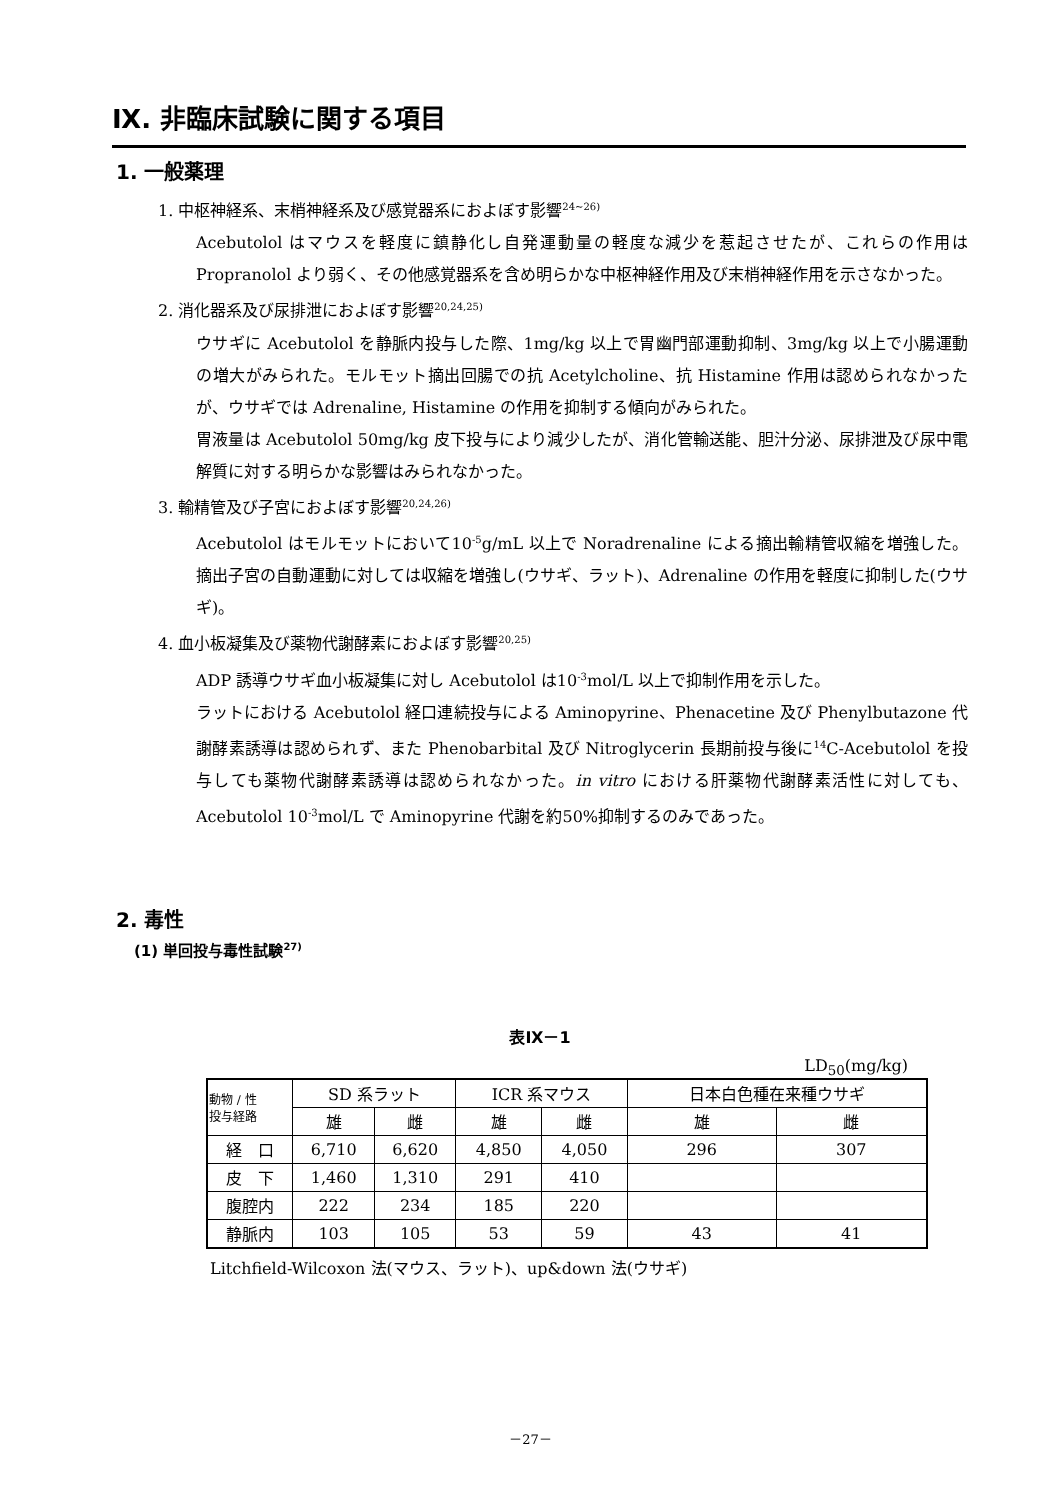Ⅸ. 非臨床試験に関する項目
1. 一般薬理
1. 中枢神経系、末梢神経系及び感覚器系におよぼす影響<sup>24~26)</sup>
Acebutolol はマウスを軽度に鎮静化し自発運動量の軽度な減少を惹起させたが、これらの作用は Propranolol より弱く、その他感覚器系を含め明らかな中枢神経作用及び末梢神経作用を示さなかった。
2. 消化器系及び尿排泄におよぼす影響<sup>20,24,25)</sup>
ウサギに Acebutolol を静脈内投与した際、1mg/kg 以上で胃幽門部運動抑制、3mg/kg 以上で小腸運動の増大がみられた。モルモット摘出回腸での抗 Acetylcholine、抗 Histamine 作用は認められなかったが、ウサギでは Adrenaline, Histamine の作用を抑制する傾向がみられた。
胃液量は Acebutolol 50mg/kg 皮下投与により減少したが、消化管輸送能、胆汁分泌、尿排泄及び尿中電解質に対する明らかな影響はみられなかった。
3. 輸精管及び子宮におよぼす影響<sup>20,24,26)</sup>
Acebutolol はモルモットにおいて10<sup>-5</sup>g/mL 以上で Noradrenaline による摘出輸精管収縮を増強した。摘出子宮の自動運動に対しては収縮を増強し(ウサギ、ラット)、Adrenaline の作用を軽度に抑制した(ウサギ)。
4. 血小板凝集及び薬物代謝酵素におよぼす影響<sup>20,25)</sup>
ADP 誘導ウサギ血小板凝集に対し Acebutolol は10<sup>-3</sup>mol/L 以上で抑制作用を示した。
ラットにおける Acebutolol 経口連続投与による Aminopyrine、Phenacetine 及び Phenylbutazone 代謝酵素誘導は認められず、また Phenobarbital 及び Nitroglycerin 長期前投与後に<sup>14</sup>C-Acebutolol を投与しても薬物代謝酵素誘導は認められなかった。in vitro における肝薬物代謝酵素活性に対しても、Acebutolol 10<sup>-3</sup>mol/L で Aminopyrine 代謝を約50%抑制するのみであった。
2. 毒性
(1) 単回投与毒性試験<sup>27)</sup>
表Ⅸ－1
LD<sub>50</sub>(mg/kg)
| 動物 / 性 投与経路 | SD 系ラット | | ICR 系マウス | | 日本白色種在来種ウサギ | |
| | 雄 | 雌 | 雄 | 雌 | 雄 | 雌 |
| 経 口 | 6,710 | 6,620 | 4,850 | 4,050 | 296 | 307 |
| 皮 下 | 1,460 | 1,310 | 291 | 410 | | |
| 腹腔内 | 222 | 234 | 185 | 220 | | |
| 静脈内 | 103 | 105 | 53 | 59 | 43 | 41 |
Litchfield-Wilcoxon 法(マウス、ラット)、up&down 法(ウサギ)
－27－